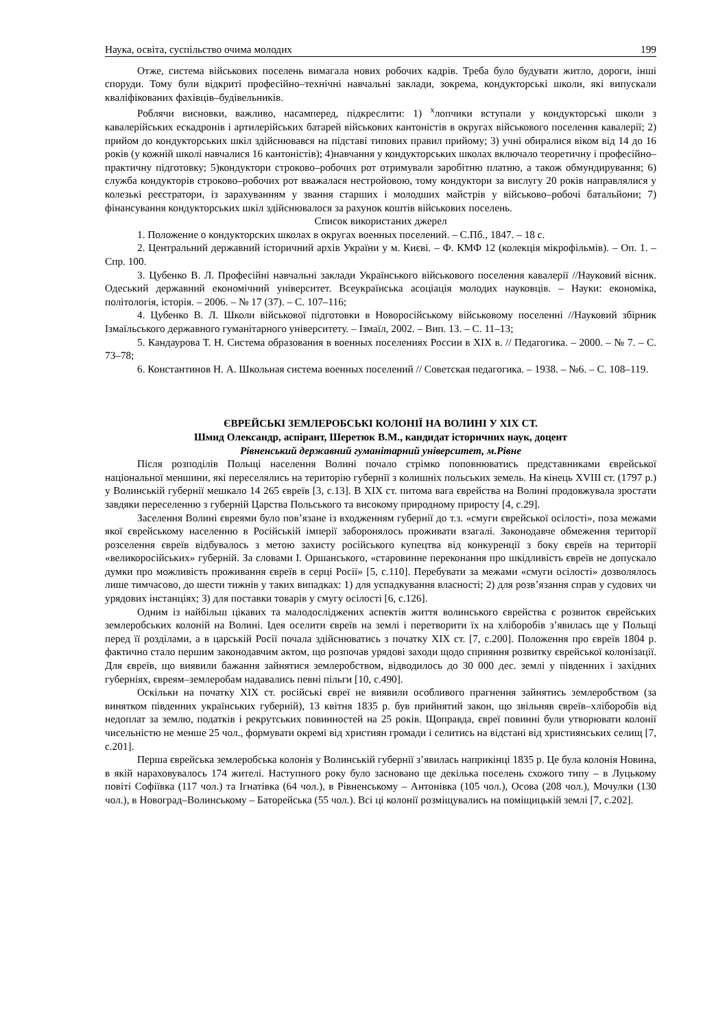Наука, освіта, суспільство очима молодих 199
Отже, система військових поселень вимагала нових робочих кадрів. Треба було будувати житло, дороги, інші споруди. Тому були відкриті професійнo–технічні навчальні заклади, зокрема, кондукторські школи, які випускали кваліфікованих фахівців–будівельників.
Роблячи висновки, важливо, насамперед, підкреслити: 1) <sup>x</sup>лопчики вступали у кондукторські школи з кавалерійських ескадронів і артилерійських батарей військових кантоністів в округах військового поселення кавалерії; 2) прийом до кондукторських шкіл здійснювався на підставі типових правил прийому; 3) учні обиралися віком від 14 до 16 років (у кожній школі навчалися 16 кантоністів); 4)навчання у кондукторських школах включало теоретичну і професійно–практичну підготовку; 5)кондуктори строково–робочих рот отримували заробітню платню, а також обмундирування; 6) служба кондукторів строково–робочих рот вважалася нестройовою, тому кондуктори за вислугу 20 років направлялися у колезькі реєстратори, із зарахуванням у звання старших і молодших майстрів у військово–робочі батальйони; 7) фінансування кондукторських шкіл здійснювалося за рахунок коштів військових поселень.
Список використаних джерел
1. Положение о кондукторских школах в округах военных поселений. – С.Пб., 1847. – 18 с.
2. Центральний державний історичний архів України у м. Києві. – Ф. КМФ 12 (колекція мікрофільмів). – Оп. 1. – Спр. 100.
3. Цубенко В. Л. Професійні навчальні заклади Українського військового поселення кавалерії //Науковий вісник. Одеський державний економічний університет. Всеукраїнська асоціація молодих науковців. – Науки: економіка, політологія, історія. – 2006. – № 17 (37). – С. 107–116;
4. Цубенко В. Л. Школи військової підготовки в Новоросійському військовому поселенні //Науковий збірник Ізмаїльського державного гуманітарного університету. – Ізмаїл, 2002. – Вип. 13. – С. 11–13;
5. Кандаурова Т. Н. Система образования в военных поселениях России в XIX в. // Педагогика. – 2000. – № 7. – С. 73–78;
6. Константинов Н. А. Школьная система военных поселений // Советская педагогика. – 1938. – №6. – С. 108–119.
ЄВРЕЙСЬКІ ЗЕМЛЕРОБСЬКІ КОЛОНІЇ НА ВОЛИНІ У ХІХ СТ.
Шмид Олександр, аспірант, Шеретюк В.М., кандидат історичних наук, доцент
Рівненський державний гуманітарний університет, м.Рівне
Після розподілів Польщі населення Волині почало стрімко поповнюватись представниками єврейської національної меншини, які переселялись на територію губернії з колишніх польських земель. На кінець XVIII ст. (1797 р.) у Волинській губернії мешкало 14 265 євреїв [3, с.13]. В XIX ст. питома вага єврейства на Волині продовжувала зростати завдяки переселенню з губерній Царства Польського та високому природному приросту [4, с.29].
Заселення Волині євреями було пов’язане із входженням губернії до т.з. «смуги єврейської осілості», поза межами якої єврейському населенню в Російській імперії заборонялось проживати взагалі. Законодавче обмеження території розселення євреїв відбувалось з метою захисту російського купецтва від конкуренції з боку євреїв на території «великоросійських» губерній. За словами І. Оршанського, «старовинне переконання про шкідливість євреїв не допускало думки про можливість проживання євреїв в серці Росії» [5, с.110]. Перебувати за межами «смуги осілості» дозволялось лише тимчасово, до шести тижнів у таких випадках: 1) для успадкування власності; 2) для розв’язання справ у судових чи урядових інстанціях; 3) для поставки товарів у смугу осілості [6, с.126].
Одним із найбільш цікавих та малодосліджених аспектів життя волинського єврейства є розвиток єврейських землеробських колоній на Волині. Ідея оселити євреїв на землі і перетворити їх на хліборобів з’явилась ще у Польщі перед її розділами, а в царській Росії почала здійснюватись з початку XIX ст. [7, с.200]. Положення про євреїв 1804 р. фактично стало першим законодавчим актом, що розпочав урядові заходи щодо сприяння розвитку єврейської колонізації. Для євреїв, що виявили бажання зайнятися землеробством, відводилось до 30 000 дес. землі у південних і західних губерніях, євреям–землеробам надавались певні пільги [10, с.490].
Оскільки на початку XIX ст. російські євреї не виявили особливого прагнення зайнятись землеробством (за винятком південних українських губерній), 13 квітня 1835 р. був прийнятий закон, що звільняв євреїв–хліборобів від недоплат за землю, податків і рекрутських повинностей на 25 років. Щоправда, євреї повинні були утворювати колонії чисельністю не менше 25 чол., формувати окремі від християн громади і селитись на відстані від християнських селищ [7, с.201].
Перша єврейська землеробська колонія у Волинській губернії з’явилась наприкінці 1835 р. Це була колонія Новина, в якій нараховувалось 174 жителі. Наступного року було засновано ще декілька поселень схожого типу – в Луцькому повіті Софіївка (117 чол.) та Ігнатівка (64 чол.), в Рівненському – Антонівка (105 чол.), Осова (208 чол.), Мочулки (130 чол.), в Новоград–Волинському – Баторейська (55 чол.). Всі ці колонії розміщувались на поміщицькій землі [7, с.202].